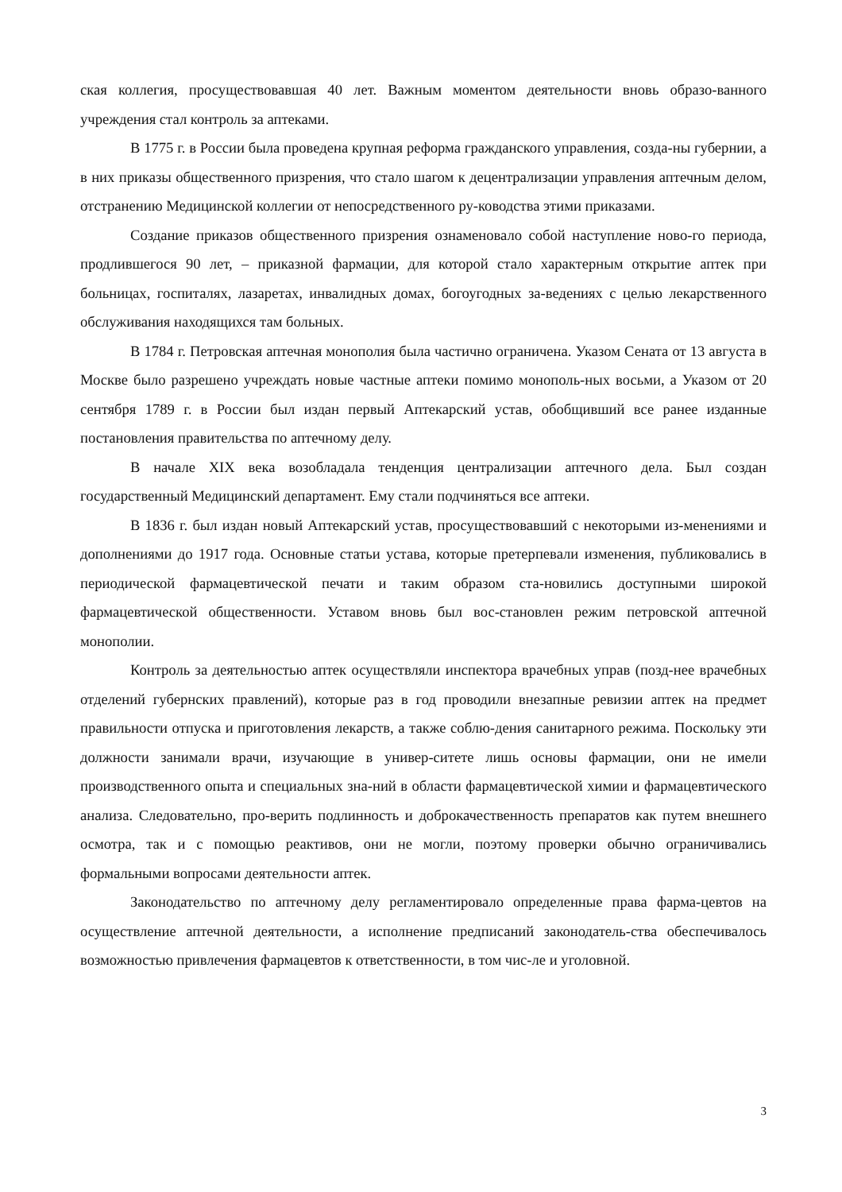ская коллегия, просуществовавшая 40 лет. Важным моментом деятельности вновь образо-ванного учреждения стал контроль за аптеками.
В 1775 г. в России была проведена крупная реформа гражданского управления, созда-ны губернии, а в них приказы общественного призрения, что стало шагом к децентрализации управления аптечным делом, отстранению Медицинской коллегии от непосредственного ру-ководства этими приказами.
Создание приказов общественного призрения ознаменовало собой наступление ново-го периода, продлившегося 90 лет, – приказной фармации, для которой стало характерным открытие аптек при больницах, госпиталях, лазаретах, инвалидных домах, богоугодных за-ведениях с целью лекарственного обслуживания находящихся там больных.
В 1784 г. Петровская аптечная монополия была частично ограничена. Указом Сената от 13 августа в Москве было разрешено учреждать новые частные аптеки помимо монополь-ных восьми, а Указом от 20 сентября 1789 г. в России был издан первый Аптекарский устав, обобщивший все ранее изданные постановления правительства по аптечному делу.
В начале XIX века возобладала тенденция централизации аптечного дела. Был создан государственный Медицинский департамент. Ему стали подчиняться все аптеки.
В 1836 г. был издан новый Аптекарский устав, просуществовавший с некоторыми из-менениями и дополнениями до 1917 года. Основные статьи устава, которые претерпевали изменения, публиковались в периодической фармацевтической печати и таким образом ста-новились доступными широкой фармацевтической общественности. Уставом вновь был вос-становлен режим петровской аптечной монополии.
Контроль за деятельностью аптек осуществляли инспектора врачебных управ (позд-нее врачебных отделений губернских правлений), которые раз в год проводили внезапные ревизии аптек на предмет правильности отпуска и приготовления лекарств, а также соблю-дения санитарного режима. Поскольку эти должности занимали врачи, изучающие в универ-ситете лишь основы фармации, они не имели производственного опыта и специальных зна-ний в области фармацевтической химии и фармацевтического анализа. Следовательно, про-верить подлинность и доброкачественность препаратов как путем внешнего осмотра, так и с помощью реактивов, они не могли, поэтому проверки обычно ограничивались формальными вопросами деятельности аптек.
Законодательство по аптечному делу регламентировало определенные права фарма-цевтов на осуществление аптечной деятельности, а исполнение предписаний законодатель-ства обеспечивалось возможностью привлечения фармацевтов к ответственности, в том чис-ле и уголовной.
3